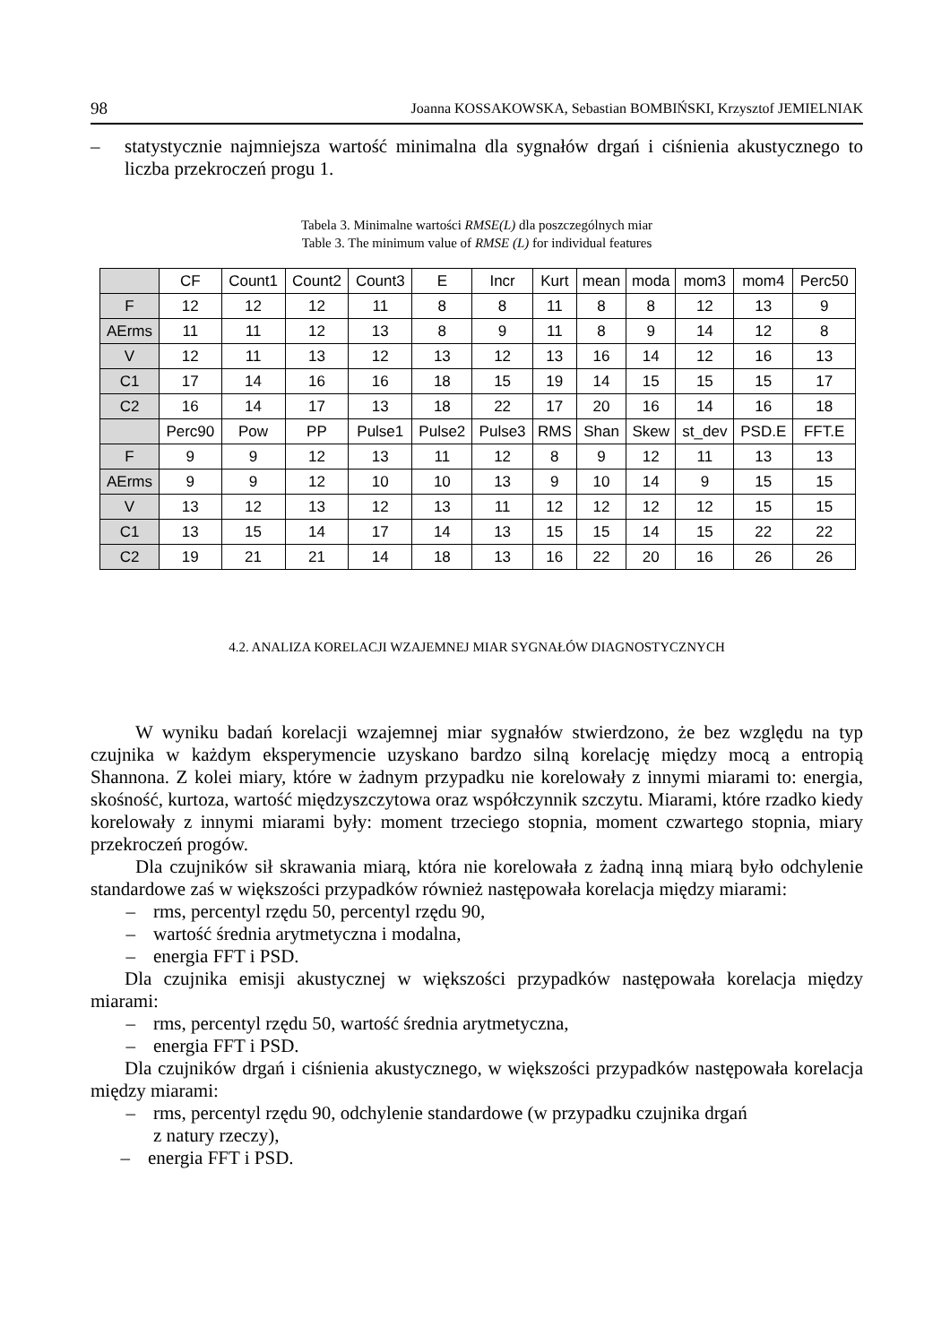98 Joanna KOSSAKOWSKA, Sebastian BOMBIŃSKI, Krzysztof JEMIELNIAK
– statystycznie najmniejsza wartość minimalna dla sygnałów drgań i ciśnienia akustycznego to liczba przekroczeń progu 1.
Tabela 3. Minimalne wartości RMSE(L) dla poszczególnych miar
Table 3. The minimum value of RMSE (L) for individual features
| | CF | Count1 | Count2 | Count3 | E | Incr | Kurt | mean | moda | mom3 | mom4 | Perc50 |
| --- | --- | --- | --- | --- | --- | --- | --- | --- | --- | --- | --- | --- |
| F | 12 | 12 | 12 | 11 | 8 | 8 | 11 | 8 | 8 | 12 | 13 | 9 |
| AErms | 11 | 11 | 12 | 13 | 8 | 9 | 11 | 8 | 9 | 14 | 12 | 8 |
| V | 12 | 11 | 13 | 12 | 13 | 12 | 13 | 16 | 14 | 12 | 16 | 13 |
| C1 | 17 | 14 | 16 | 16 | 18 | 15 | 19 | 14 | 15 | 15 | 15 | 17 |
| C2 | 16 | 14 | 17 | 13 | 18 | 22 | 17 | 20 | 16 | 14 | 16 | 18 |
| | Perc90 | Pow | PP | Pulse1 | Pulse2 | Pulse3 | RMS | Shan | Skew | st_dev | PSD.E | FFT.E |
| F | 9 | 9 | 12 | 13 | 11 | 12 | 8 | 9 | 12 | 11 | 13 | 13 |
| AErms | 9 | 9 | 12 | 10 | 10 | 13 | 9 | 10 | 14 | 9 | 15 | 15 |
| V | 13 | 12 | 13 | 12 | 13 | 11 | 12 | 12 | 12 | 12 | 15 | 15 |
| C1 | 13 | 15 | 14 | 17 | 14 | 13 | 15 | 15 | 14 | 15 | 22 | 22 |
| C2 | 19 | 21 | 21 | 14 | 18 | 13 | 16 | 22 | 20 | 16 | 26 | 26 |
4.2. ANALIZA KORELACJI WZAJEMNEJ MIAR SYGNAŁÓW DIAGNOSTYCZNYCH
W wyniku badań korelacji wzajemnej miar sygnałów stwierdzono, że bez względu na typ czujnika w każdym eksperymencie uzyskano bardzo silną korelację między mocą a entropią Shannona. Z kolei miary, które w żadnym przypadku nie korelowały z innymi miarami to: energia, skośność, kurtoza, wartość międzyszczytowa oraz współczynnik szczytu. Miarami, które rzadko kiedy korelowały z innymi miarami były: moment trzeciego stopnia, moment czwartego stopnia, miary przekroczeń progów.
Dla czujników sił skrawania miarą, która nie korelowała z żadną inną miarą było odchylenie standardowe zaś w większości przypadków również następowała korelacja między miarami:
– rms, percentyl rzędu 50, percentyl rzędu 90,
– wartość średnia arytmetyczna i modalna,
– energia FFT i PSD.
Dla czujnika emisji akustycznej w większości przypadków następowała korelacja między miarami:
– rms, percentyl rzędu 50, wartość średnia arytmetyczna,
– energia FFT i PSD.
Dla czujników drgań i ciśnienia akustycznego, w większości przypadków następowała korelacja między miarami:
– rms, percentyl rzędu 90, odchylenie standardowe (w przypadku czujnika drgań
z natury rzeczy),
– energia FFT i PSD.